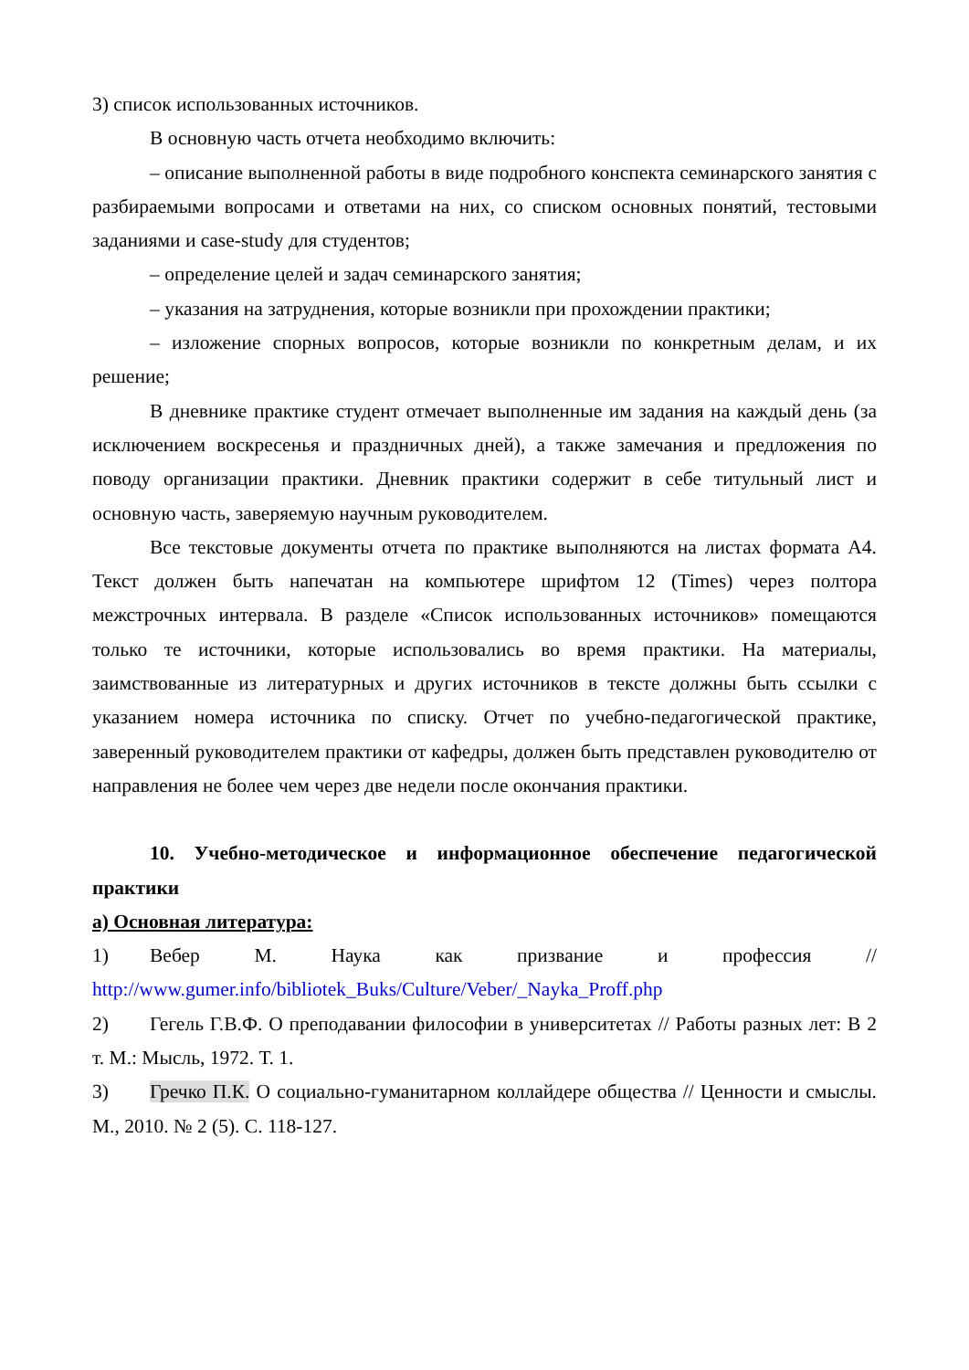3) список использованных источников.
В основную часть отчета необходимо включить:
– описание выполненной работы в виде подробного конспекта семинарского занятия с разбираемыми вопросами и ответами на них, со списком основных понятий, тестовыми заданиями и case-study для студентов;
– определение целей и задач семинарского занятия;
– указания на затруднения, которые возникли при прохождении практики;
– изложение спорных вопросов, которые возникли по конкретным делам, и их решение;
В дневнике практике студент отмечает выполненные им задания на каждый день (за исключением воскресенья и праздничных дней), а также замечания и предложения по поводу организации практики. Дневник практики содержит в себе титульный лист и основную часть, заверяемую научным руководителем.
Все текстовые документы отчета по практике выполняются на листах формата А4. Текст должен быть напечатан на компьютере шрифтом 12 (Times) через полтора межстрочных интервала. В разделе «Список использованных источников» помещаются только те источники, которые использовались во время практики. На материалы, заимствованные из литературных и других источников в тексте должны быть ссылки с указанием номера источника по списку. Отчет по учебно-педагогической практике, заверенный руководителем практики от кафедры, должен быть представлен руководителю от направления не более чем через две недели после окончания практики.
10. Учебно-методическое и информационное обеспечение педагогической практики
а) Основная литература:
1) Вебер М. Наука как призвание и профессия // http://www.gumer.info/bibliotek_Buks/Culture/Veber/_Nayka_Proff.php
2) Гегель Г.В.Ф. О преподавании философии в университетах // Работы разных лет: В 2 т. М.: Мысль, 1972. Т. 1.
3) Гречко П.К. О социально-гуманитарном коллайдере общества // Ценности и смыслы. М., 2010. № 2 (5). С. 118-127.